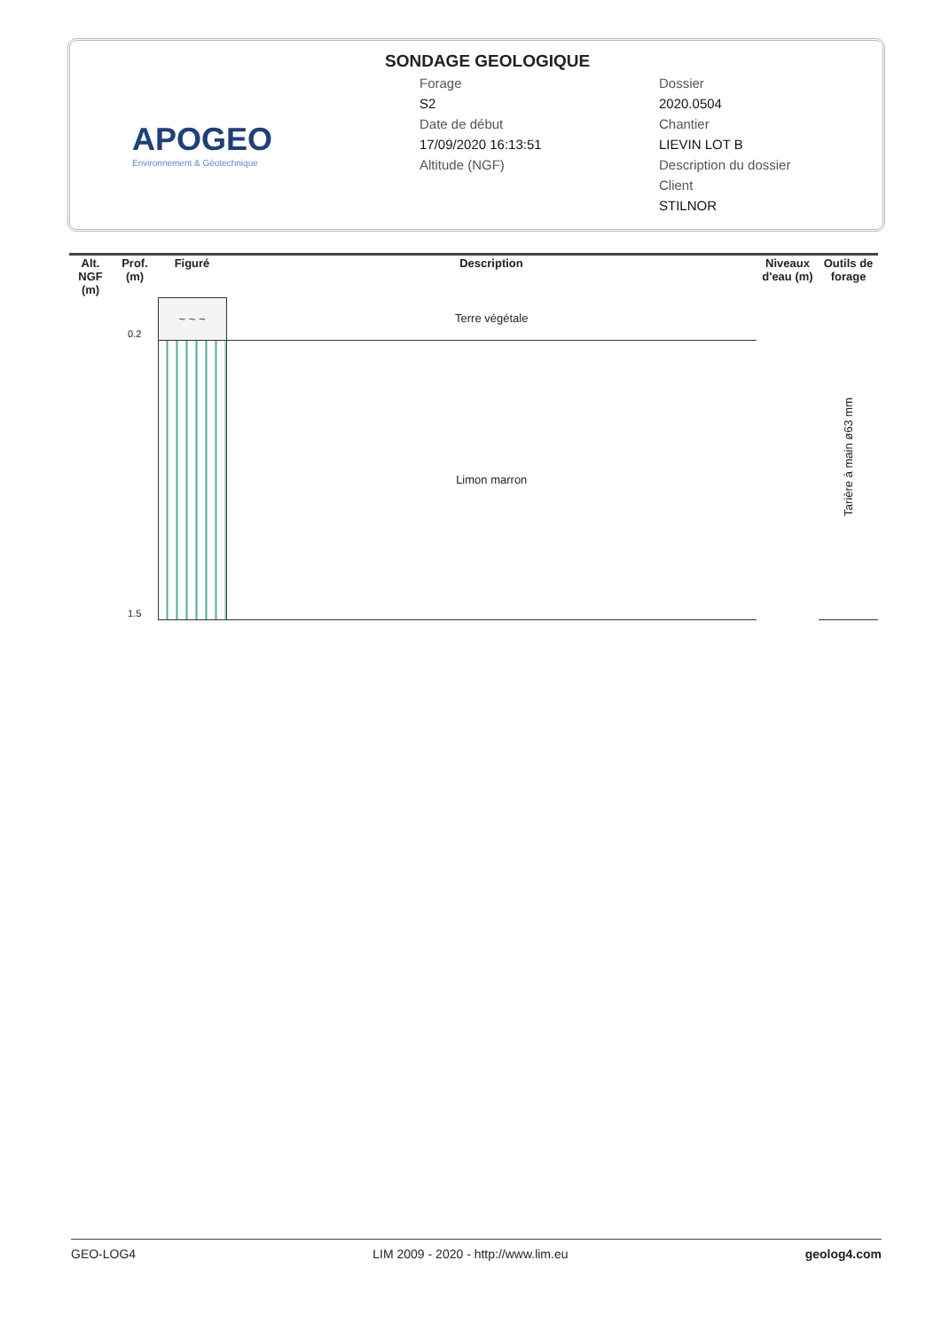APOGEO
Environnement & Géotechnique
SONDAGE GEOLOGIQUE
Forage
S2
Date de début
17/09/2020 16:13:51
Altitude (NGF)
Dossier
2020.0504
Chantier
LIEVIN LOT B
Description du dossier
Client
STILNOR
| Alt. NGF (m) | Prof. (m) | Figuré | Description | Niveaux d'eau (m) | Outils de forage |
| --- | --- | --- | --- | --- | --- |
| | 0.2 | ~ ~ ~ | Terre végétale | | Tarière à main ø63 mm |
| | 1.5 | | Limon marron | | |
GEO-LOG4 LIM 2009 - 2020 - http://www.lim.eu geolog4.com